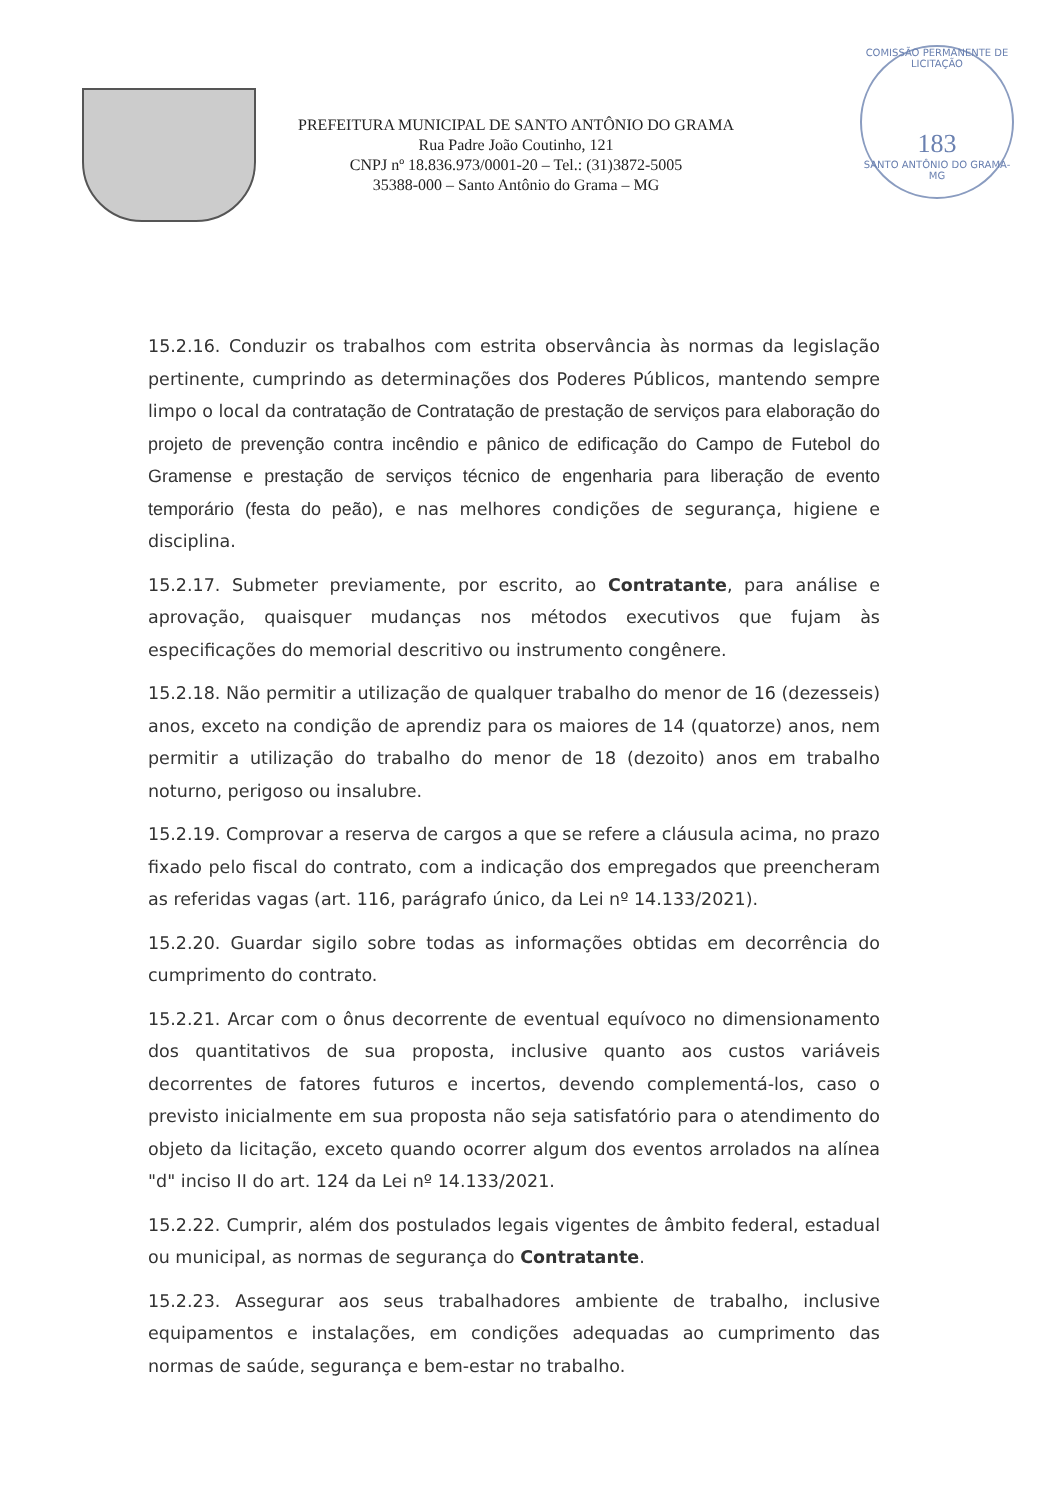PREFEITURA MUNICIPAL DE SANTO ANTÔNIO DO GRAMA
Rua Padre João Coutinho, 121
CNPJ nº 18.836.973/0001-20 – Tel.: (31)3872-5005
35388-000 – Santo Antônio do Grama – MG
COMISSÃO PERMANENTE DE LICITAÇÃO
183
SANTO ANTÔNIO DO GRAMA-MG
15.2.16. Conduzir os trabalhos com estrita observância às normas da legislação pertinente, cumprindo as determinações dos Poderes Públicos, mantendo sempre limpo o local da contratação de Contratação de prestação de serviços para elaboração do projeto de prevenção contra incêndio e pânico de edificação do Campo de Futebol do Gramense e prestação de serviços técnico de engenharia para liberação de evento temporário (festa do peão), e nas melhores condições de segurança, higiene e disciplina.
15.2.17. Submeter previamente, por escrito, ao Contratante, para análise e aprovação, quaisquer mudanças nos métodos executivos que fujam às especificações do memorial descritivo ou instrumento congênere.
15.2.18. Não permitir a utilização de qualquer trabalho do menor de 16 (dezesseis) anos, exceto na condição de aprendiz para os maiores de 14 (quatorze) anos, nem permitir a utilização do trabalho do menor de 18 (dezoito) anos em trabalho noturno, perigoso ou insalubre.
15.2.19. Comprovar a reserva de cargos a que se refere a cláusula acima, no prazo fixado pelo fiscal do contrato, com a indicação dos empregados que preencheram as referidas vagas (art. 116, parágrafo único, da Lei nº 14.133/2021).
15.2.20. Guardar sigilo sobre todas as informações obtidas em decorrência do cumprimento do contrato.
15.2.21. Arcar com o ônus decorrente de eventual equívoco no dimensionamento dos quantitativos de sua proposta, inclusive quanto aos custos variáveis decorrentes de fatores futuros e incertos, devendo complementá-los, caso o previsto inicialmente em sua proposta não seja satisfatório para o atendimento do objeto da licitação, exceto quando ocorrer algum dos eventos arrolados na alínea "d" inciso II do art. 124 da Lei nº 14.133/2021.
15.2.22. Cumprir, além dos postulados legais vigentes de âmbito federal, estadual ou municipal, as normas de segurança do Contratante.
15.2.23. Assegurar aos seus trabalhadores ambiente de trabalho, inclusive equipamentos e instalações, em condições adequadas ao cumprimento das normas de saúde, segurança e bem-estar no trabalho.